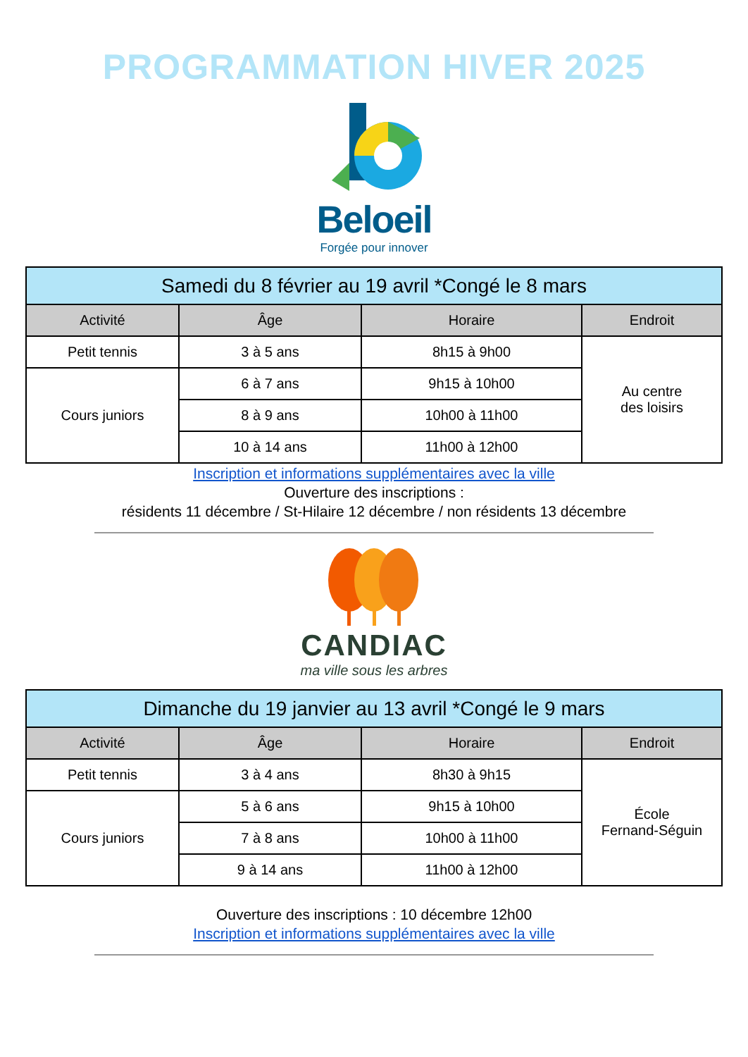PROGRAMMATION HIVER 2025
Beloeil
Forgée pour innover
| Samedi du 8 février au 19 avril *Congé le 8 mars | | | |
| --- | --- | --- | --- |
| Activité | Âge | Horaire | Endroit |
| Petit tennis | 3 à 5 ans | 8h15 à 9h00 | Au centre des loisirs |
| Cours juniors | 6 à 7 ans | 9h15 à 10h00 | |
| | 8 à 9 ans | 10h00 à 11h00 | |
| | 10 à 14 ans | 11h00 à 12h00 | |
Inscription et informations supplémentaires avec la ville
Ouverture des inscriptions :
résidents 11 décembre / St-Hilaire 12 décembre / non résidents 13 décembre
CANDIAC
ma ville sous les arbres
| Dimanche du 19 janvier au 13 avril *Congé le 9 mars | | | |
| --- | --- | --- | --- |
| Activité | Âge | Horaire | Endroit |
| Petit tennis | 3 à 4 ans | 8h30 à 9h15 | École Fernand-Séguin |
| Cours juniors | 5 à 6 ans | 9h15 à 10h00 | |
| | 7 à 8 ans | 10h00 à 11h00 | |
| | 9 à 14 ans | 11h00 à 12h00 | |
Ouverture des inscriptions : 10 décembre 12h00
Inscription et informations supplémentaires avec la ville